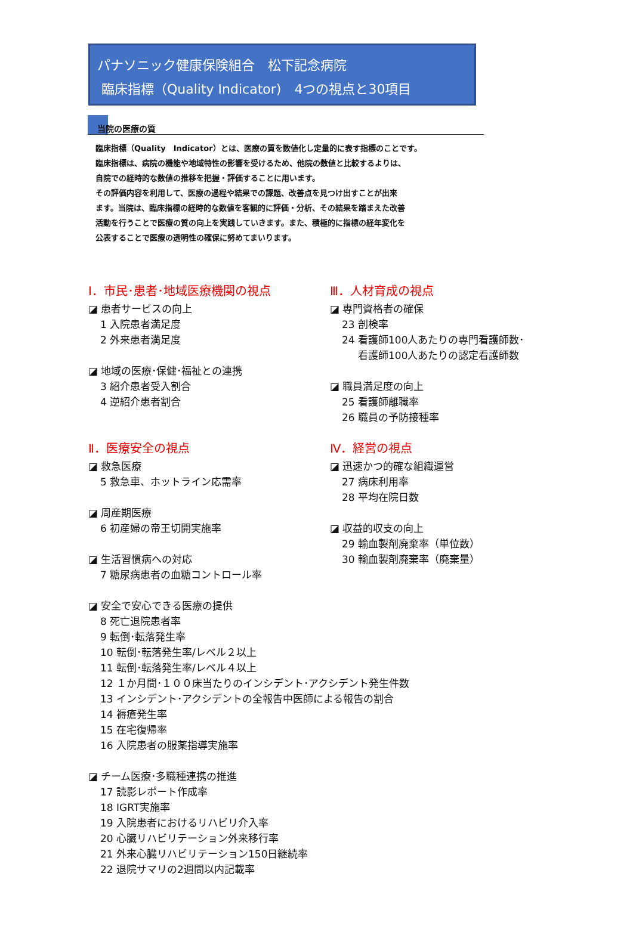パナソニック健康保険組合　松下記念病院
臨床指標（Quality Indicator)　4つの視点と30項目
当院の医療の質
臨床指標（Quality　Indicator）とは、医療の質を数値化し定量的に表す指標のことです。
臨床指標は、病院の機能や地域特性の影響を受けるため、他院の数値と比較するよりは、
自院での経時的な数値の推移を把握・評価することに用います。
その評価内容を利用して、医療の過程や結果での課題、改善点を見つけ出すことが出来
ます。当院は、臨床指標の経時的な数値を客観的に評価・分析、その結果を踏まえた改善
活動を行うことで医療の質の向上を実践していきます。また、積極的に指標の経年変化を
公表することで医療の透明性の確保に努めてまいります。
Ⅰ．市民･患者･地域医療機関の視点
◪ 患者サービスの向上
1 入院患者満足度
2 外来患者満足度
◪ 地域の医療･保健･福祉との連携
3 紹介患者受入割合
4 逆紹介患者割合
Ⅱ．医療安全の視点
◪ 救急医療
5 救急車、ホットライン応需率
◪ 周産期医療
6 初産婦の帝王切開実施率
◪ 生活習慣病への対応
7 糖尿病患者の血糖コントロール率
◪ 安全で安心できる医療の提供
8 死亡退院患者率
9 転倒･転落発生率
10 転倒･転落発生率/レベル２以上
11 転倒･転落発生率/レベル４以上
12 １か月間･１００床当たりのインシデント･アクシデント発生件数
13 インシデント･アクシデントの全報告中医師による報告の割合
14 褥瘡発生率
15 在宅復帰率
16 入院患者の服薬指導実施率
◪ チーム医療･多職種連携の推進
17 読影レポート作成率
18 IGRT実施率
19 入院患者におけるリハビリ介入率
20 心臓リハビリテーション外来移行率
21 外来心臓リハビリテーション150日継続率
22 退院サマリの2週間以内記載率
Ⅲ．人材育成の視点
◪ 専門資格者の確保
23 剖検率
24 看護師100人あたりの専門看護師数･
看護師100人あたりの認定看護師数
◪ 職員満足度の向上
25 看護師離職率
26 職員の予防接種率
Ⅳ．経営の視点
◪ 迅速かつ的確な組織運営
27 病床利用率
28 平均在院日数
◪ 収益的収支の向上
29 輸血製剤廃棄率（単位数）
30 輸血製剤廃棄率（廃棄量）